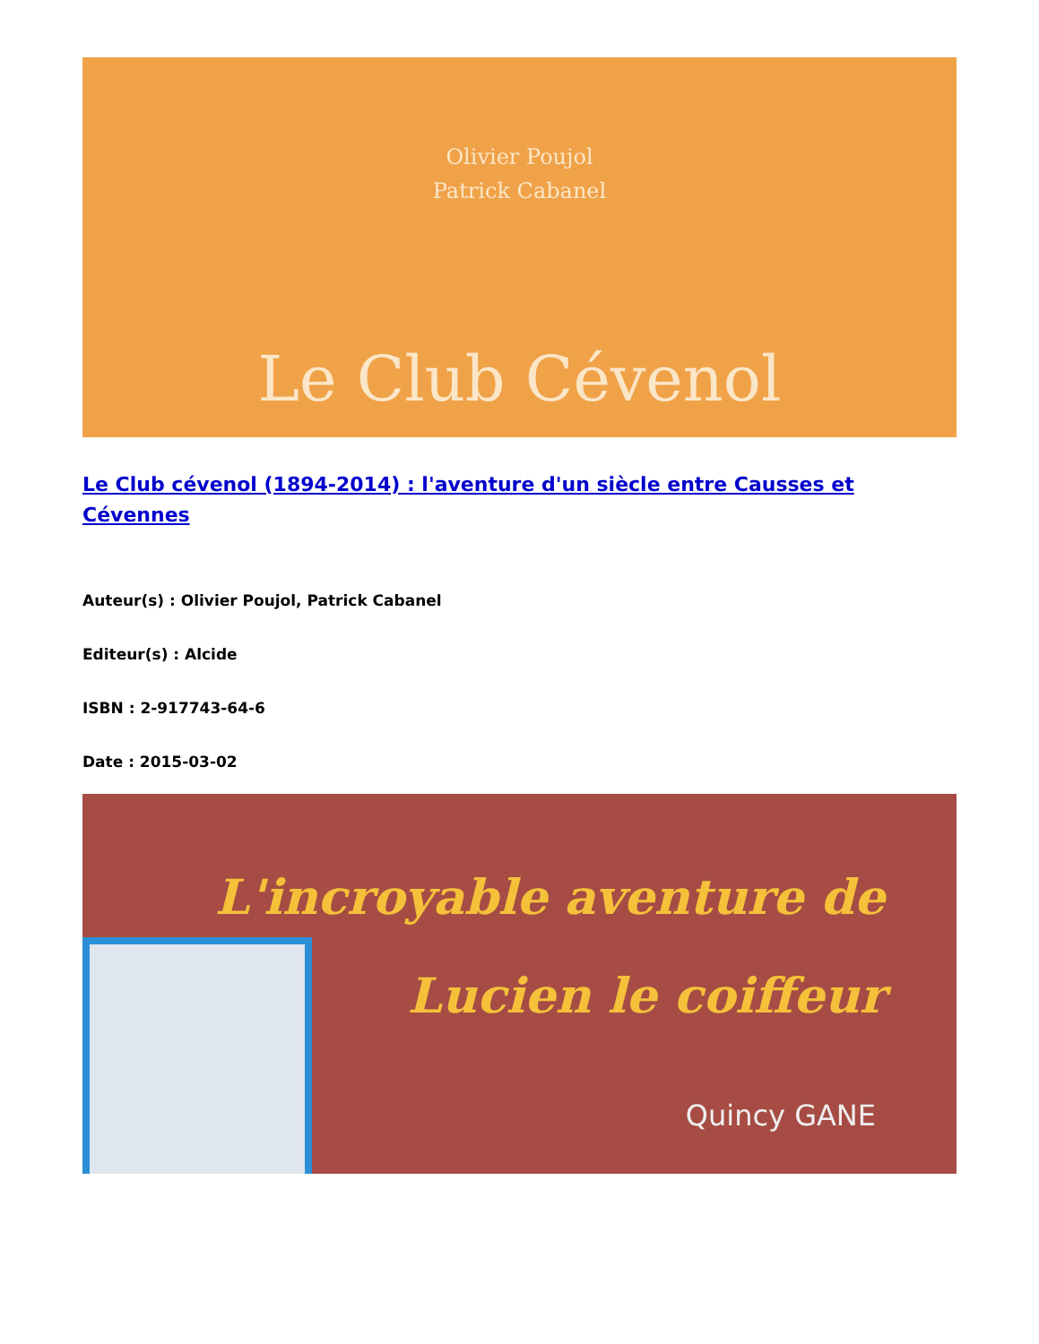Olivier Poujol
Patrick Cabanel
Le Club Cévenol
Le Club cévenol (1894-2014) : l'aventure d'un siècle entre Causses et Cévennes
Auteur(s) : Olivier Poujol, Patrick Cabanel
Editeur(s) : Alcide
ISBN : 2-917743-64-6
Date : 2015-03-02
L'incroyable aventure de
Lucien le coiffeur
Quincy GANE